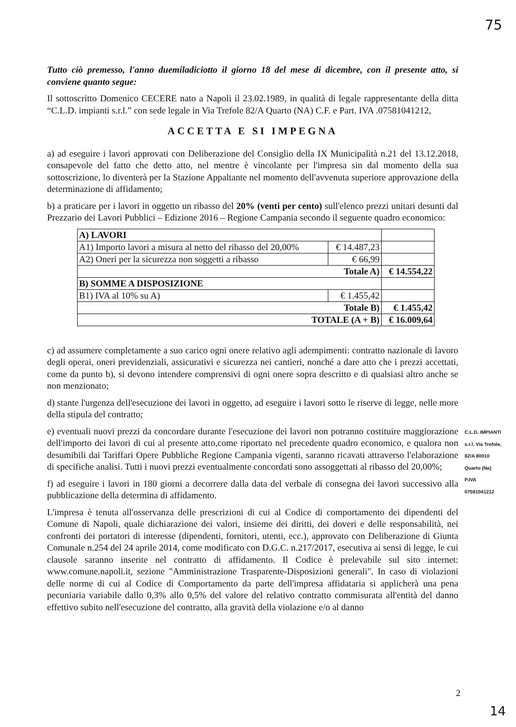75
Tutto ciò premesso, l'anno duemiladiciotto il giorno 18 del mese di dicembre, con il presente atto, si conviene quanto segue:
Il sottoscritto Domenico CECERE nato a Napoli il 23.02.1989, in qualità di legale rappresentante della ditta “C.L.D. impianti s.r.l.” con sede legale in Via Trefole 82/A Quarto (NA) C.F. e Part. IVA .07581041212,
ACCETTA E SI IMPEGNA
a) ad eseguire i lavori approvati con Deliberazione del Consiglio della IX Municipalità n.21 del 13.12.2018, consapevole del fatto che detto atto, nel mentre è vincolante per l'impresa sin dal momento della sua sottoscrizione, lo diventerà per la Stazione Appaltante nel momento dell'avvenuta superiore approvazione della determinazione di affidamento;
b) a praticare per i lavori in oggetto un ribasso del 20% (venti per cento) sull'elenco prezzi unitari desunti dal Prezzario dei Lavori Pubblici – Edizione 2016 – Regione Campania secondo il seguente quadro economico:
| A) LAVORI | | |
| A1) Importo lavori a misura al netto del ribasso del 20,00% | € 14.487,23 | |
| A2) Oneri per la sicurezza non soggetti a ribasso | € 66,99 | |
| Totale A) | | € 14.554,22 |
| B) SOMME A DISPOSIZIONE | | |
| B1) IVA al 10% su A) | € 1.455,42 | |
| Totale B) | | € 1.455,42 |
| TOTALE (A + B) | | € 16.009,64 |
c) ad assumere completamente a suo carico ogni onere relativo agli adempimenti: contratto nazionale di lavoro degli operai, oneri previdenziali, assicurativi e sicurezza nei cantieri, nonché a dare atto che i prezzi accettati, come da punto b), si devono intendere comprensivi di ogni onere sopra descritto e di qualsiasi altro anche se non menzionato;
d) stante l'urgenza dell'esecuzione dei lavori in oggetto, ad eseguire i lavori sotto le riserve di legge, nelle more della stipula del contratto;
e) eventuali nuovi prezzi da concordare durante l'esecuzione dei lavori non potranno costituire maggiorazione dell'importo dei lavori di cui al presente atto,come riportato nel precedente quadro economico, e qualora non desumibili dai Tariffari Opere Pubbliche Regione Campania vigenti, saranno ricavati attraverso l'elaborazione di specifiche analisi. Tutti i nuovi prezzi eventualmente concordati sono assoggettati al ribasso del 20,00%;
f) ad eseguire i lavori in 180 giorni a decorrere dalla data del verbale di consegna dei lavori successivo alla pubblicazione della determina di affidamento.
L'impresa è tenuta all'osservanza delle prescrizioni di cui al Codice di comportamento dei dipendenti del Comune di Napoli, quale dichiarazione dei valori, insieme dei diritti, dei doveri e delle responsabilità, nei confronti dei portatori di interesse (dipendenti, fornitori, utenti, ecc.), approvato con Deliberazione di Giunta Comunale n.254 del 24 aprile 2014, come modificato con D.G.C. n.217/2017, esecutiva ai sensi di legge, le cui clausole saranno inserite nel contratto di affidamento. Il Codice è prelevabile sul sito internet: www.comune.napoli.it, sezione "Amministrazione Trasparente-Disposizioni generali". In caso di violazioni delle norme di cui al Codice di Comportamento da parte dell'impresa affidataria si applicherà una pena pecuniaria variabile dallo 0,3% allo 0,5% del valore del relativo contratto commisurata all'entità del danno effettivo subito nell'esecuzione del contratto, alla gravità della violazione e/o al danno
C.L.D. IMPIANTI s.r.l. Via Trefole, 82/A 80010 Quarto (Na) P.IVA 07581041212
2
14